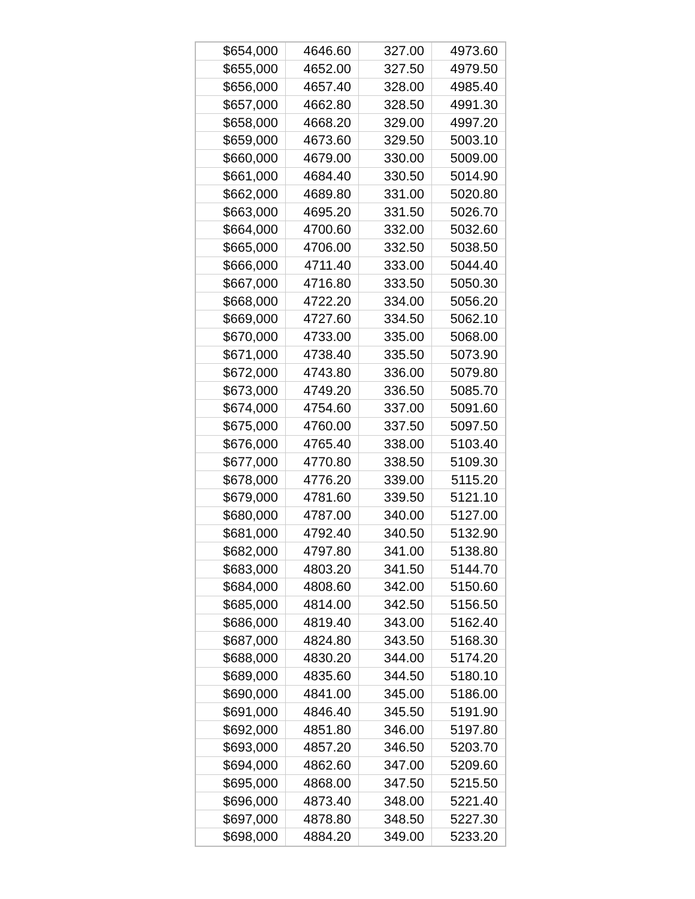| $654,000 | 4646.60 | 327.00 | 4973.60 |
| $655,000 | 4652.00 | 327.50 | 4979.50 |
| $656,000 | 4657.40 | 328.00 | 4985.40 |
| $657,000 | 4662.80 | 328.50 | 4991.30 |
| $658,000 | 4668.20 | 329.00 | 4997.20 |
| $659,000 | 4673.60 | 329.50 | 5003.10 |
| $660,000 | 4679.00 | 330.00 | 5009.00 |
| $661,000 | 4684.40 | 330.50 | 5014.90 |
| $662,000 | 4689.80 | 331.00 | 5020.80 |
| $663,000 | 4695.20 | 331.50 | 5026.70 |
| $664,000 | 4700.60 | 332.00 | 5032.60 |
| $665,000 | 4706.00 | 332.50 | 5038.50 |
| $666,000 | 4711.40 | 333.00 | 5044.40 |
| $667,000 | 4716.80 | 333.50 | 5050.30 |
| $668,000 | 4722.20 | 334.00 | 5056.20 |
| $669,000 | 4727.60 | 334.50 | 5062.10 |
| $670,000 | 4733.00 | 335.00 | 5068.00 |
| $671,000 | 4738.40 | 335.50 | 5073.90 |
| $672,000 | 4743.80 | 336.00 | 5079.80 |
| $673,000 | 4749.20 | 336.50 | 5085.70 |
| $674,000 | 4754.60 | 337.00 | 5091.60 |
| $675,000 | 4760.00 | 337.50 | 5097.50 |
| $676,000 | 4765.40 | 338.00 | 5103.40 |
| $677,000 | 4770.80 | 338.50 | 5109.30 |
| $678,000 | 4776.20 | 339.00 | 5115.20 |
| $679,000 | 4781.60 | 339.50 | 5121.10 |
| $680,000 | 4787.00 | 340.00 | 5127.00 |
| $681,000 | 4792.40 | 340.50 | 5132.90 |
| $682,000 | 4797.80 | 341.00 | 5138.80 |
| $683,000 | 4803.20 | 341.50 | 5144.70 |
| $684,000 | 4808.60 | 342.00 | 5150.60 |
| $685,000 | 4814.00 | 342.50 | 5156.50 |
| $686,000 | 4819.40 | 343.00 | 5162.40 |
| $687,000 | 4824.80 | 343.50 | 5168.30 |
| $688,000 | 4830.20 | 344.00 | 5174.20 |
| $689,000 | 4835.60 | 344.50 | 5180.10 |
| $690,000 | 4841.00 | 345.00 | 5186.00 |
| $691,000 | 4846.40 | 345.50 | 5191.90 |
| $692,000 | 4851.80 | 346.00 | 5197.80 |
| $693,000 | 4857.20 | 346.50 | 5203.70 |
| $694,000 | 4862.60 | 347.00 | 5209.60 |
| $695,000 | 4868.00 | 347.50 | 5215.50 |
| $696,000 | 4873.40 | 348.00 | 5221.40 |
| $697,000 | 4878.80 | 348.50 | 5227.30 |
| $698,000 | 4884.20 | 349.00 | 5233.20 |